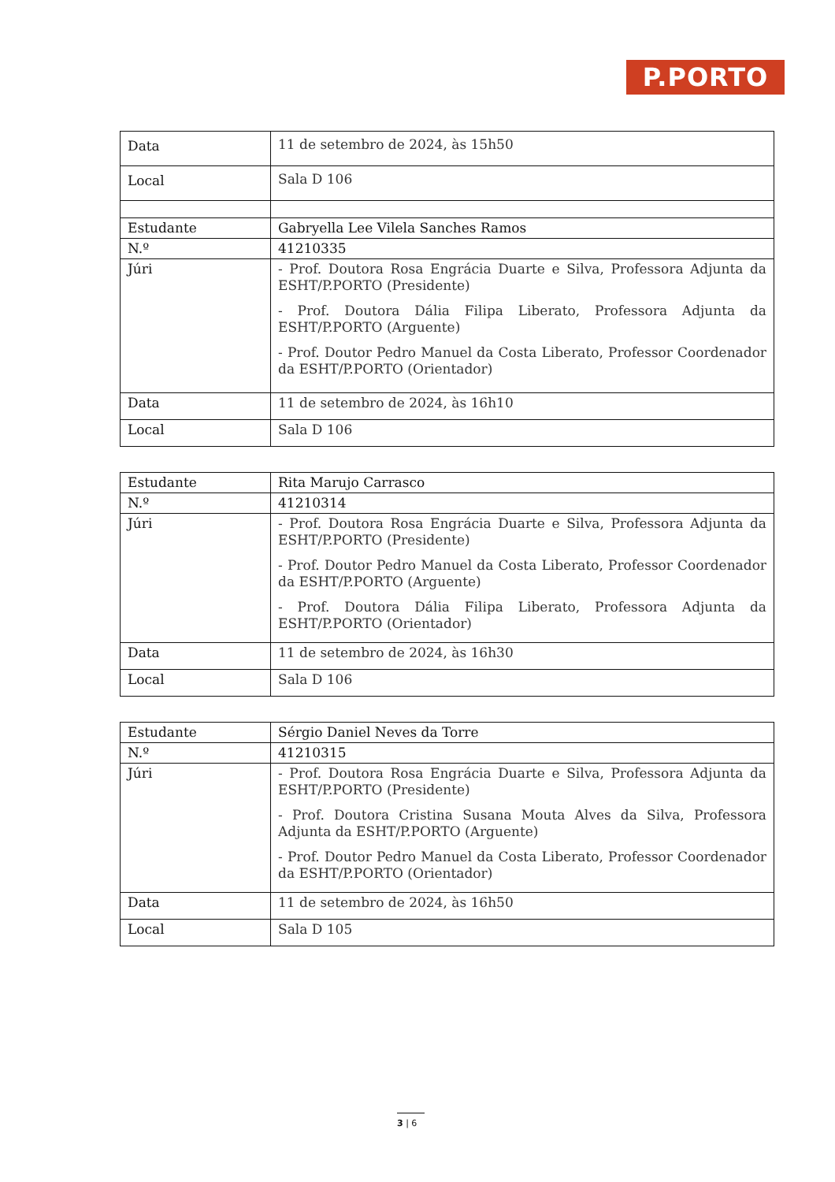P.PORTO
| Data | 11 de setembro de 2024, às 15h50 |
| Local | Sala D 106 |
| Estudante | Gabryella Lee Vilela Sanches Ramos |
| N.º | 41210335 |
| Júri | - Prof. Doutora Rosa Engrácia Duarte e Silva, Professora Adjunta da ESHT/P.PORTO (Presidente) - Prof. Doutora Dália Filipa Liberato, Professora Adjunta da ESHT/P.PORTO (Arguente) - Prof. Doutor Pedro Manuel da Costa Liberato, Professor Coordenador da ESHT/P.PORTO (Orientador) |
| Data | 11 de setembro de 2024, às 16h10 |
| Local | Sala D 106 |
| Estudante | Rita Marujo Carrasco |
| N.º | 41210314 |
| Júri | - Prof. Doutora Rosa Engrácia Duarte e Silva, Professora Adjunta da ESHT/P.PORTO (Presidente) - Prof. Doutor Pedro Manuel da Costa Liberato, Professor Coordenador da ESHT/P.PORTO (Arguente) - Prof. Doutora Dália Filipa Liberato, Professora Adjunta da ESHT/P.PORTO (Orientador) |
| Data | 11 de setembro de 2024, às 16h30 |
| Local | Sala D 106 |
| Estudante | Sérgio Daniel Neves da Torre |
| N.º | 41210315 |
| Júri | - Prof. Doutora Rosa Engrácia Duarte e Silva, Professora Adjunta da ESHT/P.PORTO (Presidente) - Prof. Doutora Cristina Susana Mouta Alves da Silva, Professora Adjunta da ESHT/P.PORTO (Arguente) - Prof. Doutor Pedro Manuel da Costa Liberato, Professor Coordenador da ESHT/P.PORTO (Orientador) |
| Data | 11 de setembro de 2024, às 16h50 |
| Local | Sala D 105 |
3 | 6